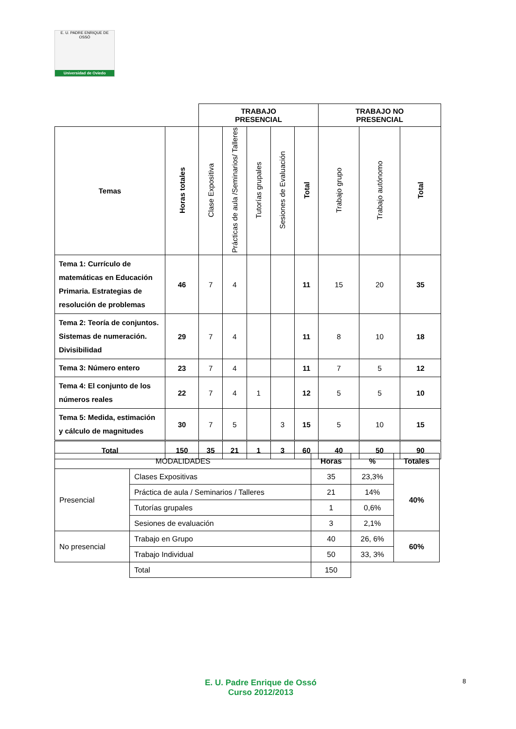E. U. PADRE ENRIQUE DE OSSÓ
Universidad de Oviedo
| | | TRABAJO PRESENCIAL | | | | | TRABAJO NO PRESENCIAL | | |
| Temas | Horas totales | Clase Expositiva | Prácticas de aula /Seminarios/ Talleres | Tutorías grupales | Sesiones de Evaluación | Total | Trabajo grupo | Trabajo autónomo | Total |
| Tema 1: Currículo de matemáticas en Educación Primaria. Estrategias de resolución de problemas | 46 | 7 | 4 | | | 11 | 15 | 20 | 35 |
| Tema 2: Teoría de conjuntos. Sistemas de numeración. Divisibilidad | 29 | 7 | 4 | | | 11 | 8 | 10 | 18 |
| Tema 3: Número entero | 23 | 7 | 4 | | | 11 | 7 | 5 | 12 |
| Tema 4: El conjunto de los números reales | 22 | 7 | 4 | 1 | | 12 | 5 | 5 | 10 |
| Tema 5: Medida, estimación y cálculo de magnitudes | 30 | 7 | 5 | | 3 | 15 | 5 | 10 | 15 |
| Total | 150 | 35 | 21 | 1 | 3 | 60 | 40 | 50 | 90 |
| MODALIDADES | | Horas | % | Totales |
| Presencial | Clases Expositivas | 35 | 23,3% | 40% |
| | Práctica de aula / Seminarios / Talleres | 21 | 14% | |
| | Tutorías grupales | 1 | 0,6% | |
| | Sesiones de evaluación | 3 | 2,1% | |
| No presencial | Trabajo en Grupo | 40 | 26, 6% | 60% |
| | Trabajo Individual | 50 | 33, 3% | |
| | Total | 150 | | |
E. U. Padre Enrique de Ossó
Curso 2012/2013
8